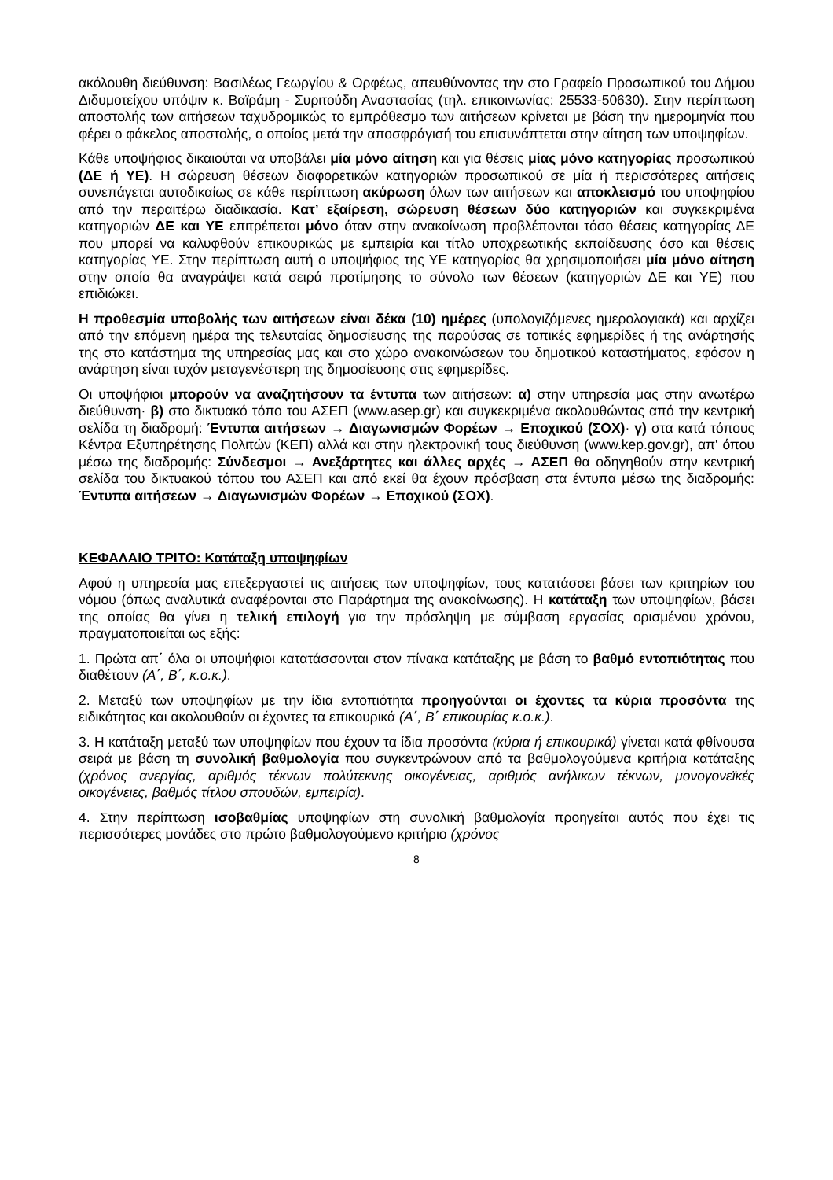ακόλουθη διεύθυνση: Βασιλέως Γεωργίου & Ορφέως, απευθύνοντας την στο Γραφείο Προσωπικού του Δήμου Διδυμοτείχου υπόψιν κ. Βαϊράμη - Συριτούδη Αναστασίας (τηλ. επικοινωνίας: 25533-50630). Στην περίπτωση αποστολής των αιτήσεων ταχυδρομικώς το εμπρόθεσμο των αιτήσεων κρίνεται με βάση την ημερομηνία που φέρει ο φάκελος αποστολής, ο οποίος μετά την αποσφράγισή του επισυνάπτεται στην αίτηση των υποψηφίων.
Κάθε υποψήφιος δικαιούται να υποβάλει μία μόνο αίτηση και για θέσεις μίας μόνο κατηγορίας προσωπικού (ΔΕ ή ΥΕ). Η σώρευση θέσεων διαφορετικών κατηγοριών προσωπικού σε μία ή περισσότερες αιτήσεις συνεπάγεται αυτοδικαίως σε κάθε περίπτωση ακύρωση όλων των αιτήσεων και αποκλεισμό του υποψηφίου από την περαιτέρω διαδικασία. Κατ’ εξαίρεση, σώρευση θέσεων δύο κατηγοριών και συγκεκριμένα κατηγοριών ΔΕ και ΥΕ επιτρέπεται μόνο όταν στην ανακοίνωση προβλέπονται τόσο θέσεις κατηγορίας ΔΕ που μπορεί να καλυφθούν επικουρικώς με εμπειρία και τίτλο υποχρεωτικής εκπαίδευσης όσο και θέσεις κατηγορίας ΥΕ. Στην περίπτωση αυτή ο υποψήφιος της ΥΕ κατηγορίας θα χρησιμοποιήσει μία μόνο αίτηση στην οποία θα αναγράψει κατά σειρά προτίμησης το σύνολο των θέσεων (κατηγοριών ΔΕ και ΥΕ) που επιδιώκει.
Η προθεσμία υποβολής των αιτήσεων είναι δέκα (10) ημέρες (υπολογιζόμενες ημερολογιακά) και αρχίζει από την επόμενη ημέρα της τελευταίας δημοσίευσης της παρούσας σε τοπικές εφημερίδες ή της ανάρτησής της στο κατάστημα της υπηρεσίας μας και στο χώρο ανακοινώσεων του δημοτικού καταστήματος, εφόσον η ανάρτηση είναι τυχόν μεταγενέστερη της δημοσίευσης στις εφημερίδες.
Οι υποψήφιοι μπορούν να αναζητήσουν τα έντυπα των αιτήσεων: α) στην υπηρεσία μας στην ανωτέρω διεύθυνση· β) στο δικτυακό τόπο του ΑΣΕΠ (www.asep.gr) και συγκεκριμένα ακολουθώντας από την κεντρική σελίδα τη διαδρομή: Έντυπα αιτήσεων → Διαγωνισμών Φορέων → Εποχικού (ΣΟΧ)· γ) στα κατά τόπους Κέντρα Εξυπηρέτησης Πολιτών (ΚΕΠ) αλλά και στην ηλεκτρονική τους διεύθυνση (www.kep.gov.gr), απ' όπου μέσω της διαδρομής: Σύνδεσμοι → Ανεξάρτητες και άλλες αρχές → ΑΣΕΠ θα οδηγηθούν στην κεντρική σελίδα του δικτυακού τόπου του ΑΣΕΠ και από εκεί θα έχουν πρόσβαση στα έντυπα μέσω της διαδρομής: Έντυπα αιτήσεων → Διαγωνισμών Φορέων → Εποχικού (ΣΟΧ).
ΚΕΦΑΛΑΙΟ ΤΡΙΤΟ: Κατάταξη υποψηφίων
Αφού η υπηρεσία μας επεξεργαστεί τις αιτήσεις των υποψηφίων, τους κατατάσσει βάσει των κριτηρίων του νόμου (όπως αναλυτικά αναφέρονται στο Παράρτημα της ανακοίνωσης). Η κατάταξη των υποψηφίων, βάσει της οποίας θα γίνει η τελική επιλογή για την πρόσληψη με σύμβαση εργασίας ορισμένου χρόνου, πραγματοποιείται ως εξής:
1. Πρώτα απ΄ όλα οι υποψήφιοι κατατάσσονται στον πίνακα κατάταξης με βάση το βαθμό εντοπιότητας που διαθέτουν (Α΄, Β΄, κ.ο.κ.).
2. Μεταξύ των υποψηφίων με την ίδια εντοπιότητα προηγούνται οι έχοντες τα κύρια προσόντα της ειδικότητας και ακολουθούν οι έχοντες τα επικουρικά (Α΄, Β΄ επικουρίας κ.ο.κ.).
3. Η κατάταξη μεταξύ των υποψηφίων που έχουν τα ίδια προσόντα (κύρια ή επικουρικά) γίνεται κατά φθίνουσα σειρά με βάση τη συνολική βαθμολογία που συγκεντρώνουν από τα βαθμολογούμενα κριτήρια κατάταξης (χρόνος ανεργίας, αριθμός τέκνων πολύτεκνης οικογένειας, αριθμός ανήλικων τέκνων, μονογονεϊκές οικογένειες, βαθμός τίτλου σπουδών, εμπειρία).
4. Στην περίπτωση ισοβαθμίας υποψηφίων στη συνολική βαθμολογία προηγείται αυτός που έχει τις περισσότερες μονάδες στο πρώτο βαθμολογούμενο κριτήριο (χρόνος
8